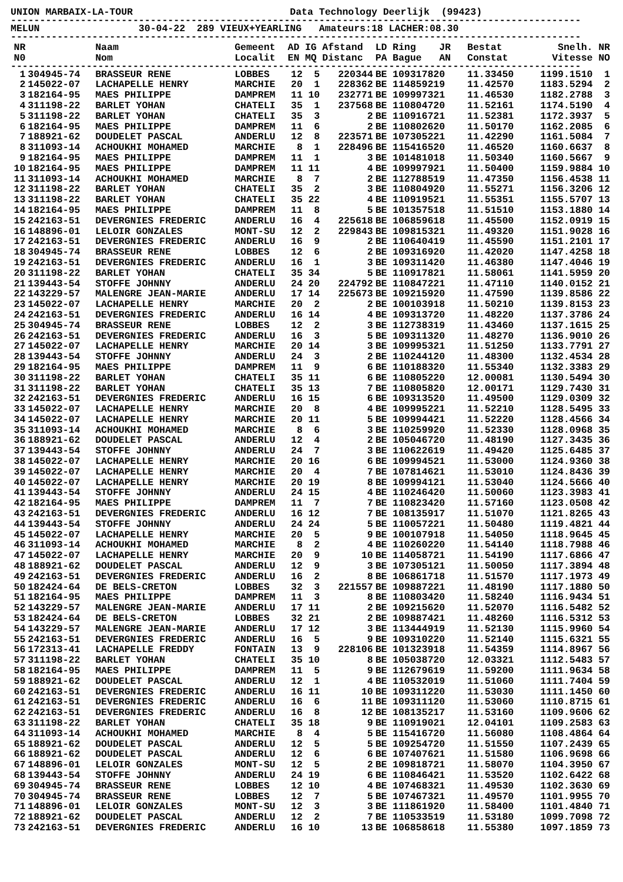UNION MARBAIX-LA-TOUR Data Technology Deerlijk (99423)
--------------------------------------------------------------------------------------------------
MELUN 30-04-22 289 VIEUX+YEARLING Amateurs:18 LACHER:08.30
--------------------------------------------------------------------------------------------------
| NR N0 | | Naam Nom | Gemeent Localit | AD EN | IG MQ | Afstand Distanc | LD PA | Ring JR Bague AN | Bestat Constat | Snelh. Vitesse | NR NO |
| --- | --- | --- | --- | --- | --- | --- | --- | --- | --- | --- | --- |
| -------------------------------------------------------------------------------------------------- | | | | | | | | | | | |
| 1 | 304945-74 | BRASSEUR RENE | LOBBES | 12 | 5 | 220344 | BE | 109317820 | 11.33450 | 1199.1510 | 1 |
| 2 | 145022-07 | LACHAPELLE HENRY | MARCHIE | 20 | 1 | 228362 | BE | 114859219 | 11.42570 | 1183.5294 | 2 |
| 3 | 182164-95 | MAES PHILIPPE | DAMPREM | 11 | 10 | 232771 | BE | 109997321 | 11.46530 | 1182.2788 | 3 |
| 4 | 311198-22 | BARLET YOHAN | CHATELI | 35 | 1 | 237568 | BE | 110804720 | 11.52161 | 1174.5190 | 4 |
| 5 | 311198-22 | BARLET YOHAN | CHATELI | 35 | 3 | 2 | BE | 110916721 | 11.52381 | 1172.3937 | 5 |
| 6 | 182164-95 | MAES PHILIPPE | DAMPREM | 11 | 6 | 2 | BE | 110802620 | 11.50170 | 1162.2085 | 6 |
| 7 | 188921-62 | DOUDELET PASCAL | ANDERLU | 12 | 8 | 223571 | BE | 107305221 | 11.42290 | 1161.5084 | 7 |
| 8 | 311093-14 | ACHOUKHI MOHAMED | MARCHIE | 8 | 1 | 228496 | BE | 115416520 | 11.46520 | 1160.6637 | 8 |
| 9 | 182164-95 | MAES PHILIPPE | DAMPREM | 11 | 1 | 3 | BE | 101481018 | 11.50340 | 1160.5667 | 9 |
| 10 | 182164-95 | MAES PHILIPPE | DAMPREM | 11 | 11 | 4 | BE | 109997921 | 11.50400 | 1159.9884 | 10 |
| 11 | 311093-14 | ACHOUKHI MOHAMED | MARCHIE | 8 | 7 | 2 | BE | 112788519 | 11.47350 | 1156.4538 | 11 |
| 12 | 311198-22 | BARLET YOHAN | CHATELI | 35 | 2 | 3 | BE | 110804920 | 11.55271 | 1156.3206 | 12 |
| 13 | 311198-22 | BARLET YOHAN | CHATELI | 35 | 22 | 4 | BE | 110919521 | 11.55351 | 1155.5707 | 13 |
| 14 | 182164-95 | MAES PHILIPPE | DAMPREM | 11 | 8 | 5 | BE | 101357518 | 11.51510 | 1153.1880 | 14 |
| 15 | 242163-51 | DEVERGNIES FREDERIC | ANDERLU | 16 | 4 | 225618 | BE | 106859618 | 11.45500 | 1152.0919 | 15 |
| 16 | 148896-01 | LELOIR GONZALES | MONT-SU | 12 | 2 | 229843 | BE | 109815321 | 11.49320 | 1151.9028 | 16 |
| 17 | 242163-51 | DEVERGNIES FREDERIC | ANDERLU | 16 | 9 | 2 | BE | 110640419 | 11.45590 | 1151.2101 | 17 |
| 18 | 304945-74 | BRASSEUR RENE | LOBBES | 12 | 6 | 2 | BE | 109316920 | 11.42020 | 1147.4258 | 18 |
| 19 | 242163-51 | DEVERGNIES FREDERIC | ANDERLU | 16 | 1 | 3 | BE | 109311420 | 11.46380 | 1147.4046 | 19 |
| 20 | 311198-22 | BARLET YOHAN | CHATELI | 35 | 34 | 5 | BE | 110917821 | 11.58061 | 1141.5959 | 20 |
| 21 | 139443-54 | STOFFE JOHNNY | ANDERLU | 24 | 20 | 224792 | BE | 110847221 | 11.47110 | 1140.0152 | 21 |
| 22 | 143229-57 | MALENGRE JEAN-MARIE | ANDERLU | 17 | 14 | 225673 | BE | 109215920 | 11.47590 | 1139.8586 | 22 |
| 23 | 145022-07 | LACHAPELLE HENRY | MARCHIE | 20 | 2 | 2 | BE | 100103918 | 11.50210 | 1139.8153 | 23 |
| 24 | 242163-51 | DEVERGNIES FREDERIC | ANDERLU | 16 | 14 | 4 | BE | 109313720 | 11.48220 | 1137.3786 | 24 |
| 25 | 304945-74 | BRASSEUR RENE | LOBBES | 12 | 2 | 3 | BE | 112738319 | 11.43460 | 1137.1615 | 25 |
| 26 | 242163-51 | DEVERGNIES FREDERIC | ANDERLU | 16 | 3 | 5 | BE | 109311320 | 11.48270 | 1136.9010 | 26 |
| 27 | 145022-07 | LACHAPELLE HENRY | MARCHIE | 20 | 14 | 3 | BE | 109995321 | 11.51250 | 1133.7791 | 27 |
| 28 | 139443-54 | STOFFE JOHNNY | ANDERLU | 24 | 3 | 2 | BE | 110244120 | 11.48300 | 1132.4534 | 28 |
| 29 | 182164-95 | MAES PHILIPPE | DAMPREM | 11 | 9 | 6 | BE | 110188320 | 11.55340 | 1132.3383 | 29 |
| 30 | 311198-22 | BARLET YOHAN | CHATELI | 35 | 11 | 6 | BE | 110805220 | 12.00081 | 1130.5494 | 30 |
| 31 | 311198-22 | BARLET YOHAN | CHATELI | 35 | 13 | 7 | BE | 110805820 | 12.00171 | 1129.7430 | 31 |
| 32 | 242163-51 | DEVERGNIES FREDERIC | ANDERLU | 16 | 15 | 6 | BE | 109313520 | 11.49500 | 1129.0309 | 32 |
| 33 | 145022-07 | LACHAPELLE HENRY | MARCHIE | 20 | 8 | 4 | BE | 109995221 | 11.52210 | 1128.5495 | 33 |
| 34 | 145022-07 | LACHAPELLE HENRY | MARCHIE | 20 | 11 | 5 | BE | 109994421 | 11.52220 | 1128.4566 | 34 |
| 35 | 311093-14 | ACHOUKHI MOHAMED | MARCHIE | 8 | 6 | 3 | BE | 110259920 | 11.52330 | 1128.0968 | 35 |
| 36 | 188921-62 | DOUDELET PASCAL | ANDERLU | 12 | 4 | 2 | BE | 105046720 | 11.48190 | 1127.3435 | 36 |
| 37 | 139443-54 | STOFFE JOHNNY | ANDERLU | 24 | 7 | 3 | BE | 110622619 | 11.49420 | 1125.6485 | 37 |
| 38 | 145022-07 | LACHAPELLE HENRY | MARCHIE | 20 | 16 | 6 | BE | 109994521 | 11.53000 | 1124.9360 | 38 |
| 39 | 145022-07 | LACHAPELLE HENRY | MARCHIE | 20 | 4 | 7 | BE | 107814621 | 11.53010 | 1124.8436 | 39 |
| 40 | 145022-07 | LACHAPELLE HENRY | MARCHIE | 20 | 19 | 8 | BE | 109994121 | 11.53040 | 1124.5666 | 40 |
| 41 | 139443-54 | STOFFE JOHNNY | ANDERLU | 24 | 15 | 4 | BE | 110246420 | 11.50060 | 1123.3983 | 41 |
| 42 | 182164-95 | MAES PHILIPPE | DAMPREM | 11 | 7 | 7 | BE | 110823420 | 11.57160 | 1123.0508 | 42 |
| 43 | 242163-51 | DEVERGNIES FREDERIC | ANDERLU | 16 | 12 | 7 | BE | 108135917 | 11.51070 | 1121.8265 | 43 |
| 44 | 139443-54 | STOFFE JOHNNY | ANDERLU | 24 | 24 | 5 | BE | 110057221 | 11.50480 | 1119.4821 | 44 |
| 45 | 145022-07 | LACHAPELLE HENRY | MARCHIE | 20 | 5 | 9 | BE | 100107918 | 11.54050 | 1118.9645 | 45 |
| 46 | 311093-14 | ACHOUKHI MOHAMED | MARCHIE | 8 | 2 | 4 | BE | 110260220 | 11.54140 | 1118.7988 | 46 |
| 47 | 145022-07 | LACHAPELLE HENRY | MARCHIE | 20 | 9 | 10 | BE | 114058721 | 11.54190 | 1117.6866 | 47 |
| 48 | 188921-62 | DOUDELET PASCAL | ANDERLU | 12 | 9 | 3 | BE | 107305121 | 11.50050 | 1117.3894 | 48 |
| 49 | 242163-51 | DEVERGNIES FREDERIC | ANDERLU | 16 | 2 | 8 | BE | 106861718 | 11.51570 | 1117.1973 | 49 |
| 50 | 182424-64 | DE BELS-CRETON | LOBBES | 32 | 3 | 221557 | BE | 109887221 | 11.48190 | 1117.1880 | 50 |
| 51 | 182164-95 | MAES PHILIPPE | DAMPREM | 11 | 3 | 8 | BE | 110803420 | 11.58240 | 1116.9434 | 51 |
| 52 | 143229-57 | MALENGRE JEAN-MARIE | ANDERLU | 17 | 11 | 2 | BE | 109215620 | 11.52070 | 1116.5482 | 52 |
| 53 | 182424-64 | DE BELS-CRETON | LOBBES | 32 | 21 | 2 | BE | 109887421 | 11.48260 | 1116.5312 | 53 |
| 54 | 143229-57 | MALENGRE JEAN-MARIE | ANDERLU | 17 | 12 | 3 | BE | 113444919 | 11.52130 | 1115.9960 | 54 |
| 55 | 242163-51 | DEVERGNIES FREDERIC | ANDERLU | 16 | 5 | 9 | BE | 109310220 | 11.52140 | 1115.6321 | 55 |
| 56 | 172313-41 | LACHAPELLE FREDDY | FONTAIN | 13 | 9 | 228106 | BE | 101323918 | 11.54359 | 1114.8967 | 56 |
| 57 | 311198-22 | BARLET YOHAN | CHATELI | 35 | 10 | 8 | BE | 105038720 | 12.03321 | 1112.5483 | 57 |
| 58 | 182164-95 | MAES PHILIPPE | DAMPREM | 11 | 5 | 9 | BE | 112679619 | 11.59200 | 1111.9634 | 58 |
| 59 | 188921-62 | DOUDELET PASCAL | ANDERLU | 12 | 1 | 4 | BE | 110532019 | 11.51060 | 1111.7404 | 59 |
| 60 | 242163-51 | DEVERGNIES FREDERIC | ANDERLU | 16 | 11 | 10 | BE | 109311220 | 11.53030 | 1111.1450 | 60 |
| 61 | 242163-51 | DEVERGNIES FREDERIC | ANDERLU | 16 | 6 | 11 | BE | 109311120 | 11.53060 | 1110.8715 | 61 |
| 62 | 242163-51 | DEVERGNIES FREDERIC | ANDERLU | 16 | 8 | 12 | BE | 108135217 | 11.53160 | 1109.9606 | 62 |
| 63 | 311198-22 | BARLET YOHAN | CHATELI | 35 | 18 | 9 | BE | 110919021 | 12.04101 | 1109.2583 | 63 |
| 64 | 311093-14 | ACHOUKHI MOHAMED | MARCHIE | 8 | 4 | 5 | BE | 115416720 | 11.56080 | 1108.4864 | 64 |
| 65 | 188921-62 | DOUDELET PASCAL | ANDERLU | 12 | 5 | 5 | BE | 109254720 | 11.51550 | 1107.2439 | 65 |
| 66 | 188921-62 | DOUDELET PASCAL | ANDERLU | 12 | 6 | 6 | BE | 107407621 | 11.51580 | 1106.9698 | 66 |
| 67 | 148896-01 | LELOIR GONZALES | MONT-SU | 12 | 5 | 2 | BE | 109818721 | 11.58070 | 1104.3950 | 67 |
| 68 | 139443-54 | STOFFE JOHNNY | ANDERLU | 24 | 19 | 6 | BE | 110846421 | 11.53520 | 1102.6422 | 68 |
| 69 | 304945-74 | BRASSEUR RENE | LOBBES | 12 | 10 | 4 | BE | 107468321 | 11.49530 | 1102.3630 | 69 |
| 70 | 304945-74 | BRASSEUR RENE | LOBBES | 12 | 7 | 5 | BE | 107467321 | 11.49570 | 1101.9955 | 70 |
| 71 | 148896-01 | LELOIR GONZALES | MONT-SU | 12 | 3 | 3 | BE | 111861920 | 11.58400 | 1101.4840 | 71 |
| 72 | 188921-62 | DOUDELET PASCAL | ANDERLU | 12 | 2 | 7 | BE | 110533519 | 11.53180 | 1099.7098 | 72 |
| 73 | 242163-51 | DEVERGNIES FREDERIC | ANDERLU | 16 | 10 | 13 | BE | 106858618 | 11.55380 | 1097.1859 | 73 |